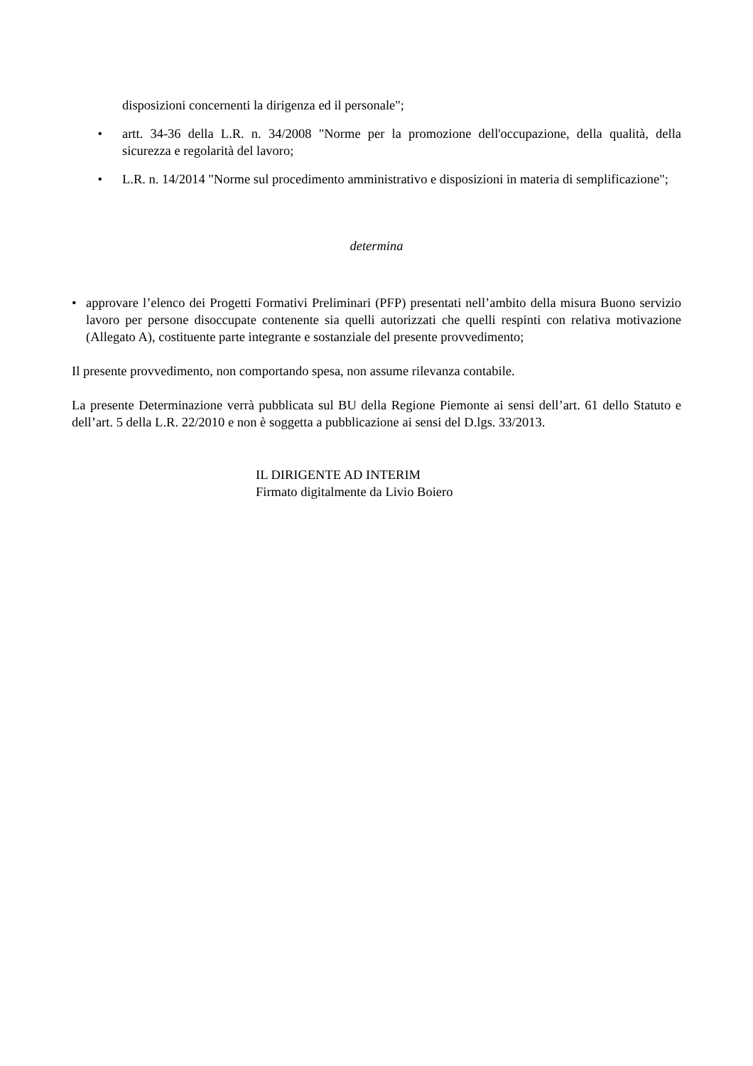disposizioni concernenti la dirigenza ed il personale";
• artt. 34-36 della L.R. n. 34/2008 "Norme per la promozione dell'occupazione, della qualità, della sicurezza e regolarità del lavoro;
• L.R. n. 14/2014 "Norme sul procedimento amministrativo e disposizioni in materia di semplificazione";
determina
• approvare l’elenco dei Progetti Formativi Preliminari (PFP) presentati nell’ambito della misura Buono servizio lavoro per persone disoccupate contenente sia quelli autorizzati che quelli respinti con relativa motivazione (Allegato A), costituente parte integrante e sostanziale del presente provvedimento;
Il presente provvedimento, non comportando spesa, non assume rilevanza contabile.
La presente Determinazione verrà pubblicata sul BU della Regione Piemonte ai sensi dell’art. 61 dello Statuto e dell’art. 5 della L.R. 22/2010 e non è soggetta a pubblicazione ai sensi del D.lgs. 33/2013.
IL DIRIGENTE AD INTERIM
Firmato digitalmente da Livio Boiero